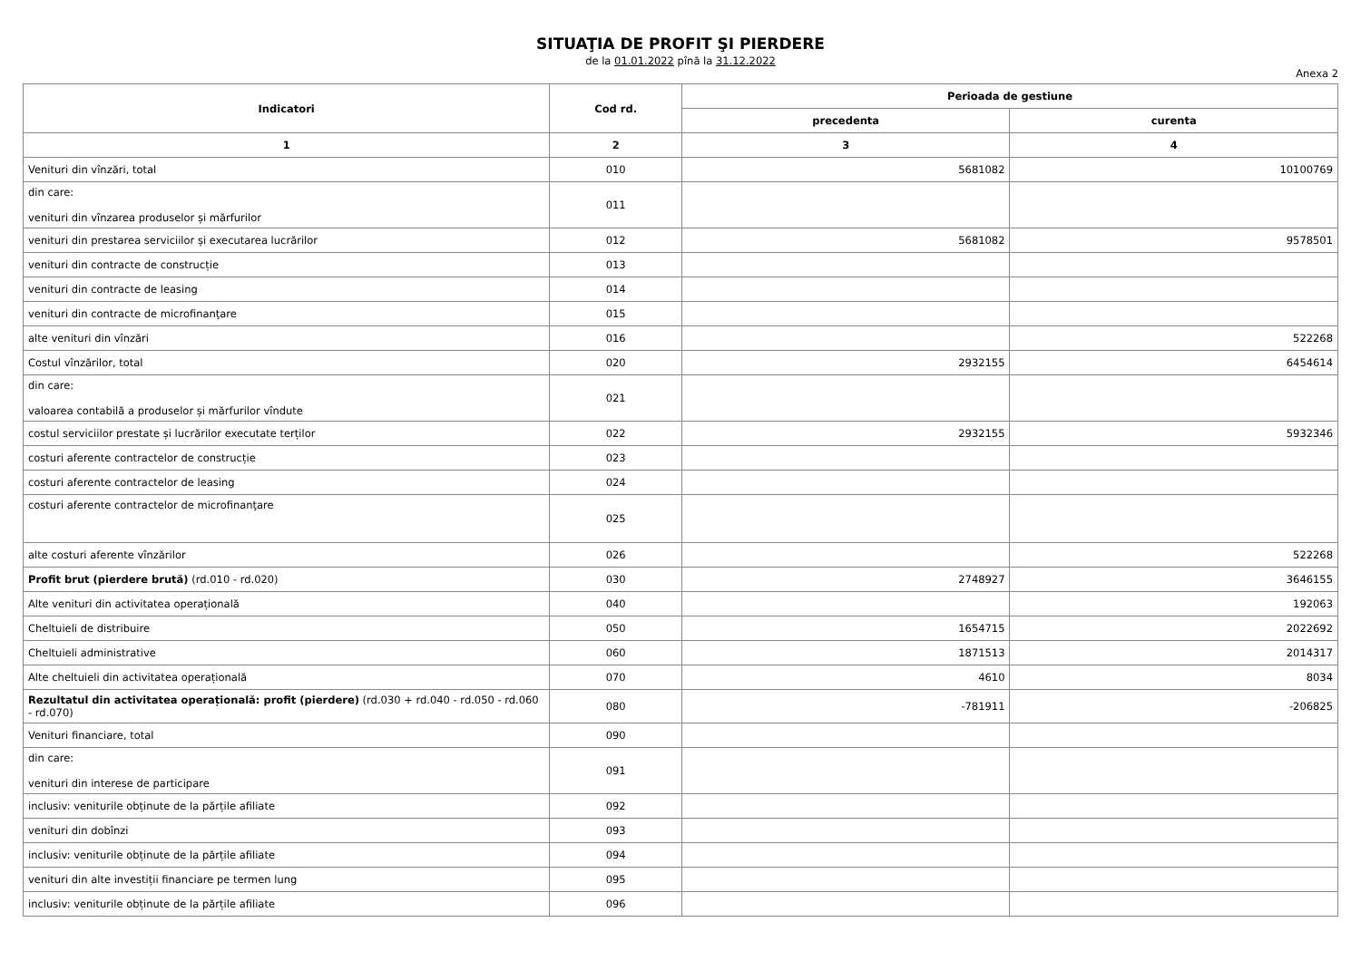SITUAŢIA DE PROFIT ŞI PIERDERE
de la 01.01.2022 pînă la 31.12.2022
Anexa 2
| Indicatori | Cod rd. | Perioada de gestiune | |
| --- | --- | --- | --- |
| | | precedenta | curenta |
| 1 | 2 | 3 | 4 |
| Venituri din vînzări, total | 010 | 5681082 | 10100769 |
| din care: venituri din vînzarea produselor și mărfurilor | 011 | | |
| venituri din prestarea serviciilor și executarea lucrărilor | 012 | 5681082 | 9578501 |
| venituri din contracte de construcție | 013 | | |
| venituri din contracte de leasing | 014 | | |
| venituri din contracte de microfinanţare | 015 | | |
| alte venituri din vînzări | 016 | | 522268 |
| Costul vînzărilor, total | 020 | 2932155 | 6454614 |
| din care: valoarea contabilă a produselor și mărfurilor vîndute | 021 | | |
| costul serviciilor prestate și lucrărilor executate terților | 022 | 2932155 | 5932346 |
| costuri aferente contractelor de construcție | 023 | | |
| costuri aferente contractelor de leasing | 024 | | |
| costuri aferente contractelor de microfinanţare | 025 | | |
| alte costuri aferente vînzărilor | 026 | | 522268 |
| Profit brut (pierdere brută) (rd.010 - rd.020) | 030 | 2748927 | 3646155 |
| Alte venituri din activitatea operațională | 040 | | 192063 |
| Cheltuieli de distribuire | 050 | 1654715 | 2022692 |
| Cheltuieli administrative | 060 | 1871513 | 2014317 |
| Alte cheltuieli din activitatea operațională | 070 | 4610 | 8034 |
| Rezultatul din activitatea operațională: profit (pierdere) (rd.030 + rd.040 - rd.050 - rd.060 - rd.070) | 080 | -781911 | -206825 |
| Venituri financiare, total | 090 | | |
| din care: venituri din interese de participare | 091 | | |
| inclusiv: veniturile obținute de la părțile afiliate | 092 | | |
| venituri din dobînzi | 093 | | |
| inclusiv: veniturile obținute de la părțile afiliate | 094 | | |
| venituri din alte investiții financiare pe termen lung | 095 | | |
| inclusiv: veniturile obținute de la părțile afiliate | 096 | | |